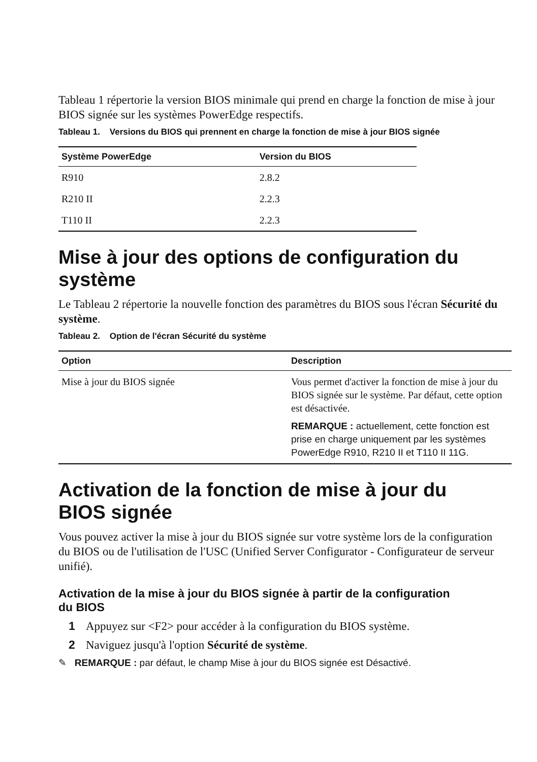Tableau 1 répertorie la version BIOS minimale qui prend en charge la fonction de mise à jour BIOS signée sur les systèmes PowerEdge respectifs.
Tableau 1. Versions du BIOS qui prennent en charge la fonction de mise à jour BIOS signée
| Système PowerEdge | Version du BIOS |
| --- | --- |
| R910 | 2.8.2 |
| R210 II | 2.2.3 |
| T110 II | 2.2.3 |
Mise à jour des options de configuration du système
Le Tableau 2 répertorie la nouvelle fonction des paramètres du BIOS sous l'écran Sécurité du système.
Tableau 2. Option de l'écran Sécurité du système
| Option | Description |
| --- | --- |
| Mise à jour du BIOS signée | Vous permet d'activer la fonction de mise à jour du BIOS signée sur le système. Par défaut, cette option est désactivée. REMARQUE : actuellement, cette fonction est prise en charge uniquement par les systèmes PowerEdge R910, R210 II et T110 II 11G. |
Activation de la fonction de mise à jour du
BIOS signée
Vous pouvez activer la mise à jour du BIOS signée sur votre système lors de la configuration du BIOS ou de l'utilisation de l'USC (Unified Server Configurator - Configurateur de serveur unifié).
Activation de la mise à jour du BIOS signée à partir de la configuration
du BIOS
1 Appuyez sur <F2> pour accéder à la configuration du BIOS système.
2 Naviguez jusqu'à l'option Sécurité de système.
✎ REMARQUE : par défaut, le champ Mise à jour du BIOS signée est Désactivé.